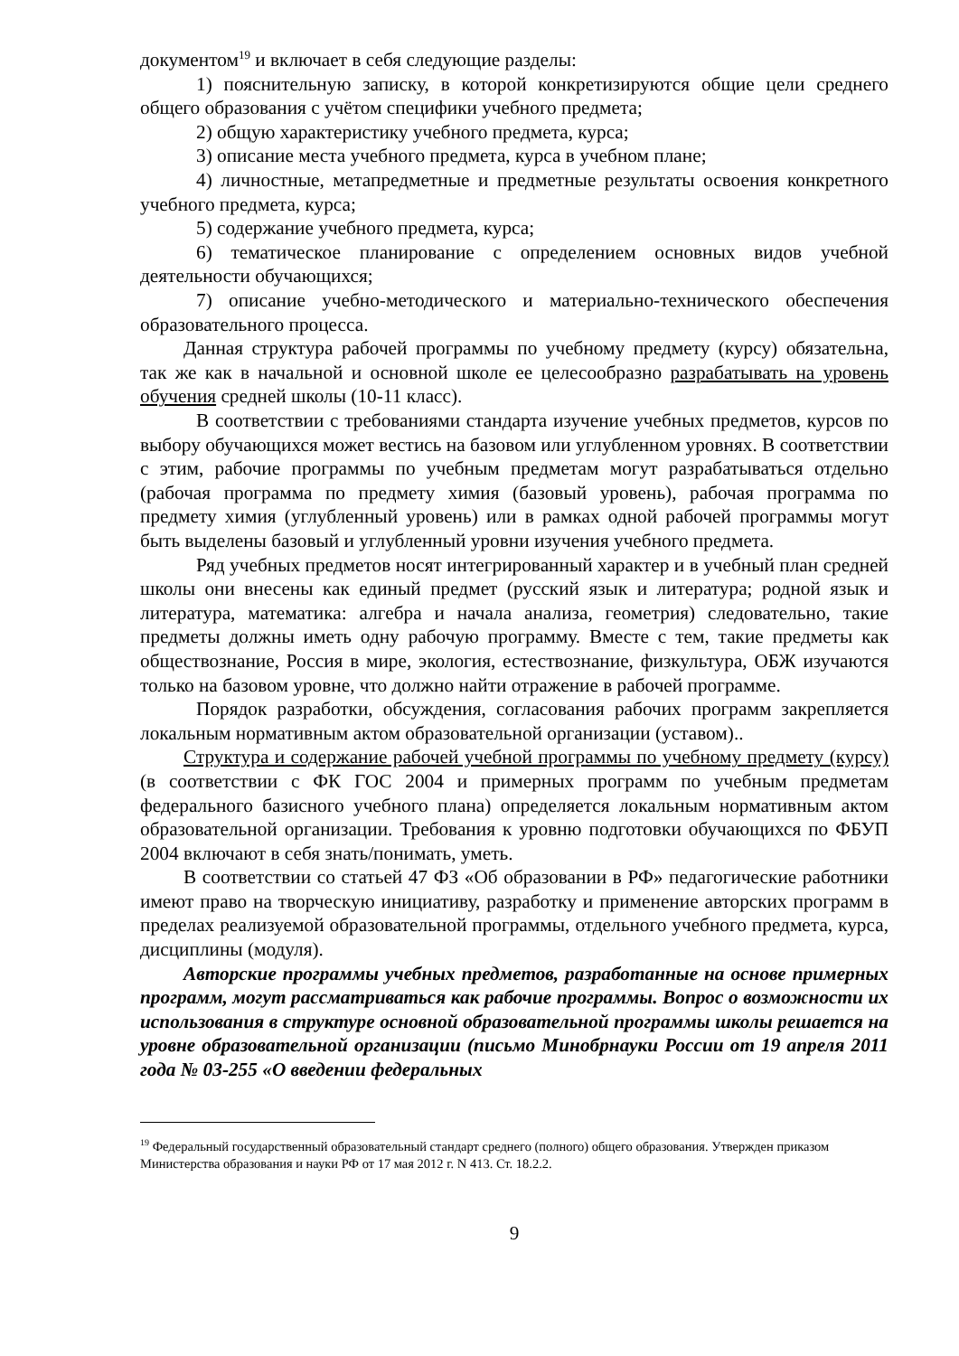документом<sup>19</sup> и включает в себя следующие разделы:
1) пояснительную записку, в которой конкретизируются общие цели среднего общего образования с учётом специфики учебного предмета;
2) общую характеристику учебного предмета, курса;
3) описание места учебного предмета, курса в учебном плане;
4) личностные, метапредметные и предметные результаты освоения конкретного учебного предмета, курса;
5) содержание учебного предмета, курса;
6) тематическое планирование с определением основных видов учебной деятельности обучающихся;
7) описание учебно-методического и материально-технического обеспечения образовательного процесса.
Данная структура рабочей программы по учебному предмету (курсу) обязательна, так же как в начальной и основной школе ее целесообразно разрабатывать на уровень обучения средней школы (10-11 класс).
В соответствии с требованиями стандарта изучение учебных предметов, курсов по выбору обучающихся может вестись на базовом или углубленном уровнях. В соответствии с этим, рабочие программы по учебным предметам могут разрабатываться отдельно (рабочая программа по предмету химия (базовый уровень), рабочая программа по предмету химия (углубленный уровень) или в рамках одной рабочей программы могут быть выделены базовый и углубленный уровни изучения учебного предмета.
Ряд учебных предметов носят интегрированный характер и в учебный план средней школы они внесены как единый предмет (русский язык и литература; родной язык и литература, математика: алгебра и начала анализа, геометрия) следовательно, такие предметы должны иметь одну рабочую программу. Вместе с тем, такие предметы как обществознание, Россия в мире, экология, естествознание, физкультура, ОБЖ изучаются только на базовом уровне, что должно найти отражение в рабочей программе.
Порядок разработки, обсуждения, согласования рабочих программ закрепляется локальным нормативным актом образовательной организации (уставом)..
Структура и содержание рабочей учебной программы по учебному предмету (курсу) (в соответствии с ФК ГОС 2004 и примерных программ по учебным предметам федерального базисного учебного плана) определяется локальным нормативным актом образовательной организации. Требования к уровню подготовки обучающихся по ФБУП 2004 включают в себя знать/понимать, уметь.
В соответствии со статьей 47 ФЗ «Об образовании в РФ» педагогические работники имеют право на творческую инициативу, разработку и применение авторских программ в пределах реализуемой образовательной программы, отдельного учебного предмета, курса, дисциплины (модуля).
Авторские программы учебных предметов, разработанные на основе примерных программ, могут рассматриваться как рабочие программы. Вопрос о возможности их использования в структуре основной образовательной программы школы решается на уровне образовательной организации (письмо Минобрнауки России от 19 апреля 2011 года № 03-255 «О введении федеральных
<sup>19</sup> Федеральный государственный образовательный стандарт среднего (полного) общего образования. Утвержден приказом Министерства образования и науки РФ от 17 мая 2012 г. N 413. Ст. 18.2.2.
9